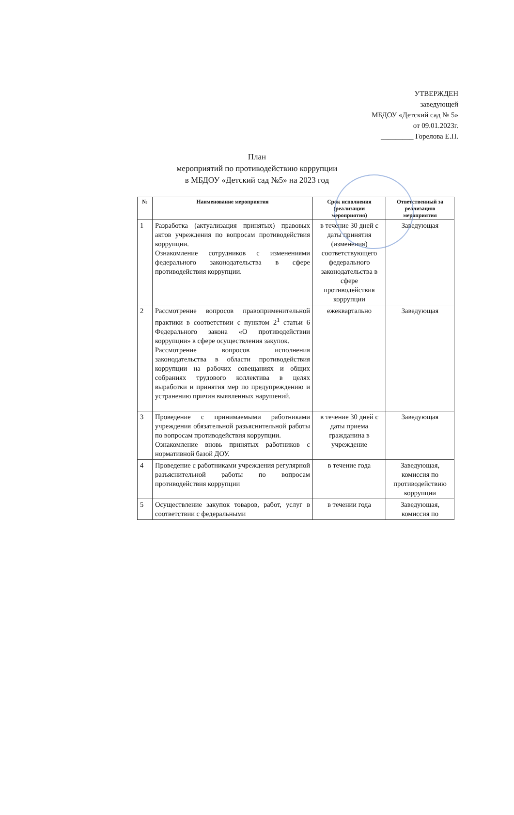УТВЕРЖДЕН
заведующей
МБДОУ «Детский сад № 5»
от 09.01.2023г.
_________ Горелова Е.П.
План
мероприятий по противодействию коррупции
в МБДОУ «Детский сад №5» на 2023 год
| № | Наименование мероприятия | Срок исполнения (реализации мероприятия) | Ответственный за реализацию мероприятия |
| --- | --- | --- | --- |
| 1 | Разработка (актуализация принятых) правовых актов учреждения по вопросам противодействия коррупции. Ознакомление сотрудников с изменениями федерального законодательства в сфере противодействия коррупции. | в течение 30 дней с даты принятия (изменения) соответствующего федерального законодательства в сфере противодействия коррупции | Заведующая |
| 2 | Рассмотрение вопросов правоприменительной практики в соответствии с пунктом 2<sup>1</sup> статьи 6 Федерального закона «О противодействии коррупции» в сфере осуществления закупок. Рассмотрение вопросов исполнения законодательства в области противодействия коррупции на рабочих совещаниях и общих собраниях трудового коллектива в целях выработки и принятия мер по предупреждению и устранению причин выявленных нарушений. | ежеквартально | Заведующая |
| 3 | Проведение с принимаемыми работниками учреждения обязательной разъяснительной работы по вопросам противодействия коррупции. Ознакомление вновь принятых работников с нормативной базой ДОУ. | в течение 30 дней с даты приема гражданина в учреждение | Заведующая |
| 4 | Проведение с работниками учреждения регулярной разъяснительной работы по вопросам противодействия коррупции | в течение года | Заведующая, комиссия по противодействию коррупции |
| 5 | Осуществление закупок товаров, работ, услуг в соответствии с федеральными | в течении года | Заведующая, комиссия по |